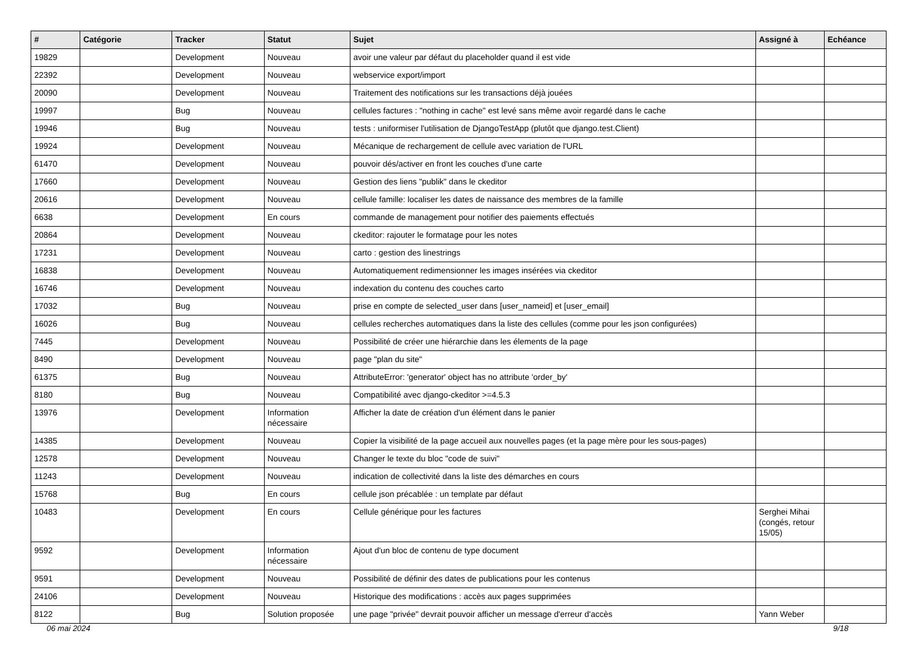| # | Catégorie | Tracker | Statut | Sujet | Assigné à | Echéance |
| --- | --- | --- | --- | --- | --- | --- |
| 19829 | | Development | Nouveau | avoir une valeur par défaut du placeholder quand il est vide | | |
| 22392 | | Development | Nouveau | webservice export/import | | |
| 20090 | | Development | Nouveau | Traitement des notifications sur les transactions déjà jouées | | |
| 19997 | | Bug | Nouveau | cellules factures : "nothing in cache" est levé sans même avoir regardé dans le cache | | |
| 19946 | | Bug | Nouveau | tests : uniformiser l'utilisation de DjangoTestApp (plutôt que django.test.Client) | | |
| 19924 | | Development | Nouveau | Mécanique de rechargement de cellule avec variation de l'URL | | |
| 61470 | | Development | Nouveau | pouvoir dés/activer en front les couches d'une carte | | |
| 17660 | | Development | Nouveau | Gestion des liens "publik" dans le ckeditor | | |
| 20616 | | Development | Nouveau | cellule famille: localiser les dates de naissance des membres de la famille | | |
| 6638 | | Development | En cours | commande de management pour notifier des paiements effectués | | |
| 20864 | | Development | Nouveau | ckeditor: rajouter le formatage pour les notes | | |
| 17231 | | Development | Nouveau | carto : gestion des linestrings | | |
| 16838 | | Development | Nouveau | Automatiquement redimensionner les images insérées via ckeditor | | |
| 16746 | | Development | Nouveau | indexation du contenu des couches carto | | |
| 17032 | | Bug | Nouveau | prise en compte de selected_user dans [user_nameid] et [user_email] | | |
| 16026 | | Bug | Nouveau | cellules recherches automatiques dans la liste des cellules (comme pour les json configurées) | | |
| 7445 | | Development | Nouveau | Possibilité de créer une hiérarchie dans les élements de la page | | |
| 8490 | | Development | Nouveau | page "plan du site" | | |
| 61375 | | Bug | Nouveau | AttributeError: 'generator' object has no attribute 'order_by' | | |
| 8180 | | Bug | Nouveau | Compatibilité avec django-ckeditor >=4.5.3 | | |
| 13976 | | Development | Information nécessaire | Afficher la date de création d'un élément dans le panier | | |
| 14385 | | Development | Nouveau | Copier la visibilité de la page accueil aux nouvelles pages (et la page mère pour les sous-pages) | | |
| 12578 | | Development | Nouveau | Changer le texte du bloc "code de suivi" | | |
| 11243 | | Development | Nouveau | indication de collectivité dans la liste des démarches en cours | | |
| 15768 | | Bug | En cours | cellule json précablée : un template par défaut | | |
| 10483 | | Development | En cours | Cellule générique pour les factures | Serghei Mihai (congés, retour 15/05) | |
| 9592 | | Development | Information nécessaire | Ajout d'un bloc de contenu de type document | | |
| 9591 | | Development | Nouveau | Possibilité de définir des dates de publications pour les contenus | | |
| 24106 | | Development | Nouveau | Historique des modifications : accès aux pages supprimées | | |
| 8122 | | Bug | Solution proposée | une page "privée" devrait pouvoir afficher un message d'erreur d'accès | Yann Weber | |
06 mai 2024 9/18